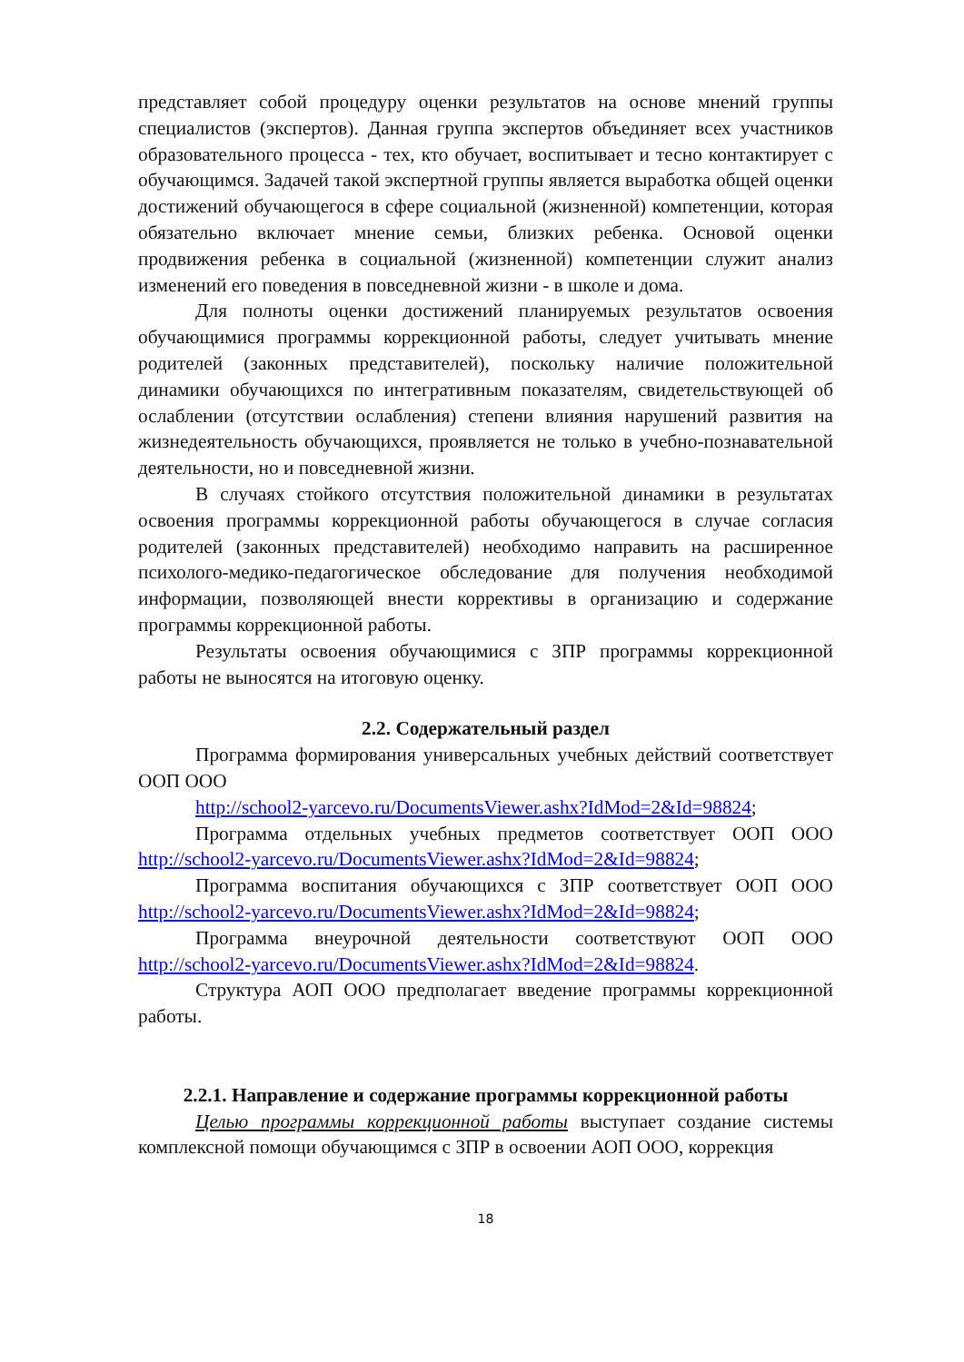представляет собой процедуру оценки результатов на основе мнений группы специалистов (экспертов). Данная группа экспертов объединяет всех участников образовательного процесса - тех, кто обучает, воспитывает и тесно контактирует с обучающимся. Задачей такой экспертной группы является выработка общей оценки достижений обучающегося в сфере социальной (жизненной) компетенции, которая обязательно включает мнение семьи, близких ребенка. Основой оценки продвижения ребенка в социальной (жизненной) компетенции служит анализ изменений его поведения в повседневной жизни - в школе и дома.
Для полноты оценки достижений планируемых результатов освоения обучающимися программы коррекционной работы, следует учитывать мнение родителей (законных представителей), поскольку наличие положительной динамики обучающихся по интегративным показателям, свидетельствующей об ослаблении (отсутствии ослабления) степени влияния нарушений развития на жизнедеятельность обучающихся, проявляется не только в учебно-познавательной деятельности, но и повседневной жизни.
В случаях стойкого отсутствия положительной динамики в результатах освоения программы коррекционной работы обучающегося в случае согласия родителей (законных представителей) необходимо направить на расширенное психолого-медико-педагогическое обследование для получения необходимой информации, позволяющей внести коррективы в организацию и содержание программы коррекционной работы.
Результаты освоения обучающимися с ЗПР программы коррекционной работы не выносятся на итоговую оценку.
2.2. Содержательный раздел
Программа формирования универсальных учебных действий соответствует ООП ООО
http://school2-yarcevo.ru/DocumentsViewer.ashx?IdMod=2&Id=98824;
Программа отдельных учебных предметов соответствует ООП ООО http://school2-yarcevo.ru/DocumentsViewer.ashx?IdMod=2&Id=98824;
Программа воспитания обучающихся с ЗПР соответствует ООП ООО http://school2-yarcevo.ru/DocumentsViewer.ashx?IdMod=2&Id=98824;
Программа внеурочной деятельности соответствуют ООП ООО http://school2-yarcevo.ru/DocumentsViewer.ashx?IdMod=2&Id=98824.
Структура АОП ООО предполагает введение программы коррекционной работы.
2.2.1. Направление и содержание программы коррекционной работы
Целью программы коррекционной работы выступает создание системы комплексной помощи обучающимся с ЗПР в освоении АОП ООО, коррекция
18